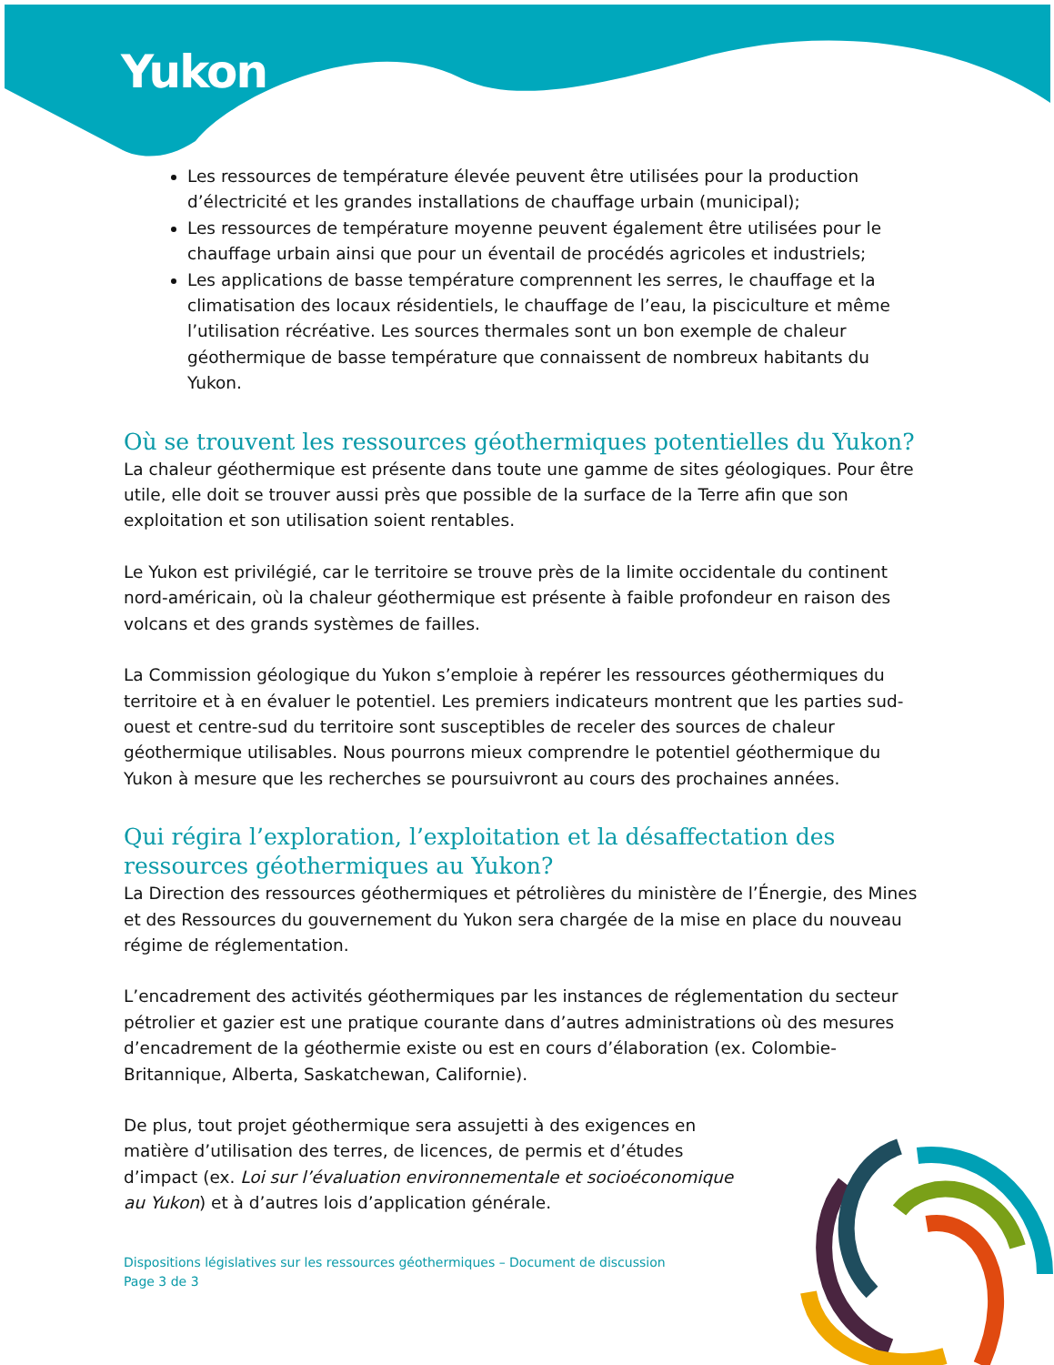Yukon
Les ressources de température élevée peuvent être utilisées pour la production d’électricité et les grandes installations de chauffage urbain (municipal);
Les ressources de température moyenne peuvent également être utilisées pour le chauffage urbain ainsi que pour un éventail de procédés agricoles et industriels;
Les applications de basse température comprennent les serres, le chauffage et la climatisation des locaux résidentiels, le chauffage de l’eau, la pisciculture et même l’utilisation récréative. Les sources thermales sont un bon exemple de chaleur géothermique de basse température que connaissent de nombreux habitants du Yukon.
Où se trouvent les ressources géothermiques potentielles du Yukon?
La chaleur géothermique est présente dans toute une gamme de sites géologiques. Pour être utile, elle doit se trouver aussi près que possible de la surface de la Terre afin que son exploitation et son utilisation soient rentables.
Le Yukon est privilégié, car le territoire se trouve près de la limite occidentale du continent nord-américain, où la chaleur géothermique est présente à faible profondeur en raison des volcans et des grands systèmes de failles.
La Commission géologique du Yukon s’emploie à repérer les ressources géothermiques du territoire et à en évaluer le potentiel. Les premiers indicateurs montrent que les parties sud-ouest et centre-sud du territoire sont susceptibles de receler des sources de chaleur géothermique utilisables. Nous pourrons mieux comprendre le potentiel géothermique du Yukon à mesure que les recherches se poursuivront au cours des prochaines années.
Qui régira l’exploration, l’exploitation et la désaffectation des ressources géothermiques au Yukon?
La Direction des ressources géothermiques et pétrolières du ministère de l’Énergie, des Mines et des Ressources du gouvernement du Yukon sera chargée de la mise en place du nouveau régime de réglementation.
L’encadrement des activités géothermiques par les instances de réglementation du secteur pétrolier et gazier est une pratique courante dans d’autres administrations où des mesures d’encadrement de la géothermie existe ou est en cours d’élaboration (ex. Colombie-Britannique, Alberta, Saskatchewan, Californie).
De plus, tout projet géothermique sera assujetti à des exigences en matière d’utilisation des terres, de licences, de permis et d’études d’impact (ex. Loi sur l’évaluation environnementale et socioéconomique au Yukon) et à d’autres lois d’application générale.
Dispositions législatives sur les ressources géothermiques – Document de discussion
Page 3 de 3